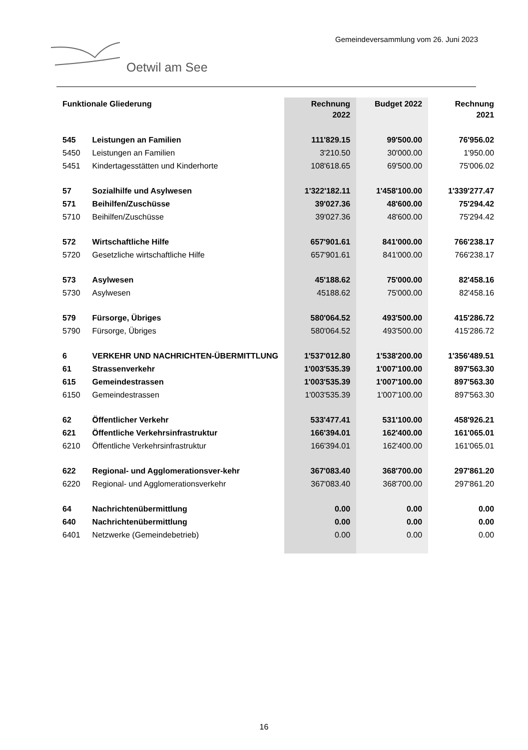Gemeindeversammlung vom 26. Juni 2023
Oetwil am See
| Funktionale Gliederung | | Rechnung 2022 | Budget 2022 | Rechnung 2021 |
| --- | --- | --- | --- | --- |
| 545 | Leistungen an Familien | 111'829.15 | 99'500.00 | 76'956.02 |
| 5450 | Leistungen an Familien | 3'210.50 | 30'000.00 | 1'950.00 |
| 5451 | Kindertagesstätten und Kinderhorte | 108'618.65 | 69'500.00 | 75'006.02 |
| 57 | Sozialhilfe und Asylwesen | 1'322'182.11 | 1'458'100.00 | 1'339'277.47 |
| 571 | Beihilfen/Zuschüsse | 39'027.36 | 48'600.00 | 75'294.42 |
| 5710 | Beihilfen/Zuschüsse | 39'027.36 | 48'600.00 | 75'294.42 |
| 572 | Wirtschaftliche Hilfe | 657'901.61 | 841'000.00 | 766'238.17 |
| 5720 | Gesetzliche wirtschaftliche Hilfe | 657'901.61 | 841'000.00 | 766'238.17 |
| 573 | Asylwesen | 45'188.62 | 75'000.00 | 82'458.16 |
| 5730 | Asylwesen | 45188.62 | 75'000.00 | 82'458.16 |
| 579 | Fürsorge, Übriges | 580'064.52 | 493'500.00 | 415'286.72 |
| 5790 | Fürsorge, Übriges | 580'064.52 | 493'500.00 | 415'286.72 |
| 6 | VERKEHR UND NACHRICHTEN-ÜBERMITTLUNG | 1'537'012.80 | 1'538'200.00 | 1'356'489.51 |
| 61 | Strassenverkehr | 1'003'535.39 | 1'007'100.00 | 897'563.30 |
| 615 | Gemeindestrassen | 1'003'535.39 | 1'007'100.00 | 897'563.30 |
| 6150 | Gemeindestrassen | 1'003'535.39 | 1'007'100.00 | 897'563.30 |
| 62 | Öffentlicher Verkehr | 533'477.41 | 531'100.00 | 458'926.21 |
| 621 | Öffentliche Verkehrsinfrastruktur | 166'394.01 | 162'400.00 | 161'065.01 |
| 6210 | Öffentliche Verkehrsinfrastruktur | 166'394.01 | 162'400.00 | 161'065.01 |
| 622 | Regional- und Agglomerationsver-kehr | 367'083.40 | 368'700.00 | 297'861.20 |
| 6220 | Regional- und Agglomerationsverkehr | 367'083.40 | 368'700.00 | 297'861.20 |
| 64 | Nachrichtenübermittlung | 0.00 | 0.00 | 0.00 |
| 640 | Nachrichtenübermittlung | 0.00 | 0.00 | 0.00 |
| 6401 | Netzwerke (Gemeindebetrieb) | 0.00 | 0.00 | 0.00 |
16